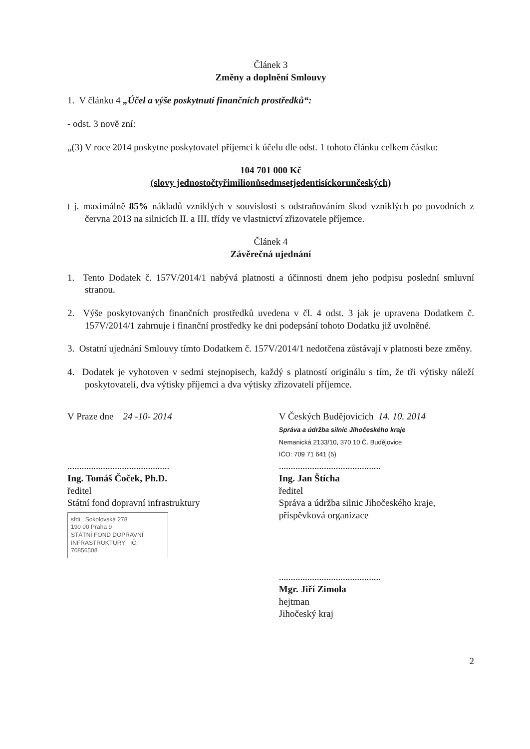Článek 3
Změny a doplnění Smlouvy
1. V článku 4 „Účel a výše poskytnutí finančních prostředků“:
- odst. 3 nově zní:
„(3) V roce 2014 poskytne poskytovatel příjemci k účelu dle odst. 1 tohoto článku celkem částku:
104 701 000 Kč
(slovy jednostočtyřimilionůsedmsetjedentisíckorunčeských)
t j. maximálně 85% nákladů vzniklých v souvislosti s odstraňováním škod vzniklých po povodních z června 2013 na silnicích II. a III. třídy ve vlastnictví zřizovatele příjemce.
Článek 4
Závěrečná ujednání
1. Tento Dodatek č. 157V/2014/1 nabývá platnosti a účinnosti dnem jeho podpisu poslední smluvní stranou.
2. Výše poskytovaných finančních prostředků uvedena v čl. 4 odst. 3 jak je upravena Dodatkem č. 157V/2014/1 zahrnuje i finanční prostředky ke dni podepsání tohoto Dodatku již uvolněné.
3. Ostatní ujednání Smlouvy tímto Dodatkem č. 157V/2014/1 nedotčena zůstávají v platnosti beze změny.
4. Dodatek je vyhotoven v sedmi stejnopisech, každý s platností originálu s tím, že tři výtisky náleží poskytovateli, dva výtisky příjemci a dva výtisky zřizovateli příjemce.
V Praze dne 24 -10- 2014
...........................................
Ing. Tomáš Čoček, Ph.D.
ředitel
Státní fond dopravní infrastruktury
sfdi Sokolovská 278
190 00 Praha 9
STÁTNÍ FOND DOPRAVNÍ INFRASTRUKTURY IČ: 70856508
V Českých Budějovicích 14. 10. 2014
Správa a údržba silnic Jihočeského kraje
Nemanická 2133/10, 370 10 Č. Budějovice
IČO: 709 71 641 (5)
...........................................
Ing. Jan Štícha
ředitel
Správa a údržba silnic Jihočeského kraje, příspěvková organizace
...........................................
Mgr. Jiří Zimola
hejtman
Jihočeský kraj
2